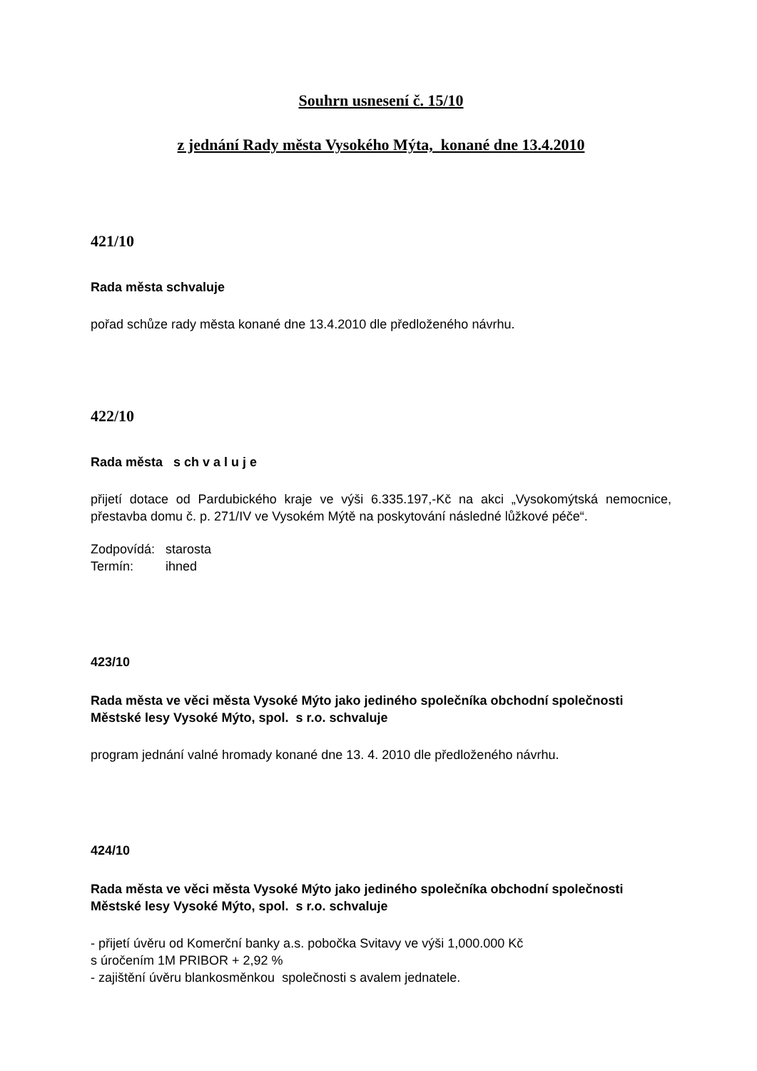Souhrn usnesení č. 15/10
z jednání Rady města Vysokého Mýta, konané dne 13.4.2010
421/10
Rada města schvaluje
pořad schůze rady města konané dne 13.4.2010 dle předloženého návrhu.
422/10
Rada města s ch v a l u j e
přijetí dotace od Pardubického kraje ve výši 6.335.197,-Kč na akci „Vysokomýtská nemocnice, přestavba domu č. p. 271/IV ve Vysokém Mýtě na poskytování následné lůžkové péče“.
Zodpovídá: starosta
Termín: ihned
423/10
Rada města ve věci města Vysoké Mýto jako jediného společníka obchodní společnosti Městské lesy Vysoké Mýto, spol. s r.o. schvaluje
program jednání valné hromady konané dne 13. 4. 2010 dle předloženého návrhu.
424/10
Rada města ve věci města Vysoké Mýto jako jediného společníka obchodní společnosti Městské lesy Vysoké Mýto, spol. s r.o. schvaluje
- přijetí úvěru od Komerční banky a.s. pobočka Svitavy ve výši 1,000.000 Kč
s úročením 1M PRIBOR + 2,92 %
- zajištění úvěru blankosměnkou společnosti s avalem jednatele.